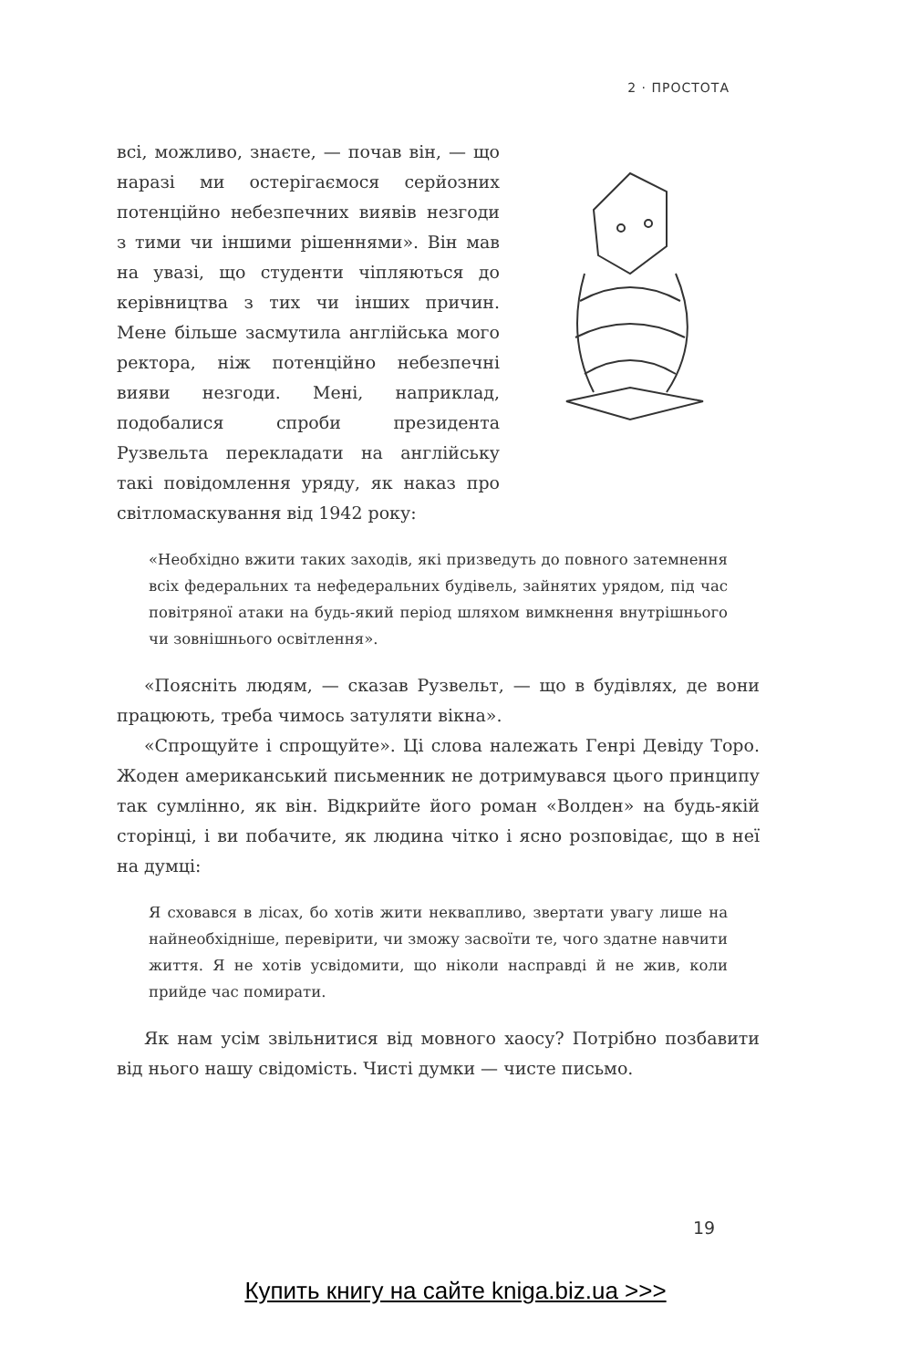2 · ПРОСТОТА
всі, можливо, знаєте, — почав він, — що наразі ми остерігаємося серйозних потенційно небезпечних виявів незгоди з тими чи іншими рішеннями». Він мав на увазі, що студенти чіпляються до керівництва з тих чи інших причин. Мене більше засмутила англійська мого ректора, ніж потенційно небезпечні вияви незгоди. Мені, наприклад, подобалися спроби президента Рузвельта перекладати на англійську такі повідомлення уряду, як наказ про світломаскування від 1942 року:
«Необхідно вжити таких заходів, які призведуть до повного затемнення всіх федеральних та нефедеральних будівель, зайнятих урядом, під час повітряної атаки на будь-який період шляхом вимкнення внутрішнього чи зовнішнього освітлення».
«Поясніть людям, — сказав Рузвельт, — що в будівлях, де вони працюють, треба чимось затуляти вікна».
«Спрощуйте і спрощуйте». Ці слова належать Генрі Девіду Торо. Жоден американський письменник не дотримувався цього принципу так сумлінно, як він. Відкрийте його роман «Волден» на будь-якій сторінці, і ви побачите, як людина чітко і ясно розповідає, що в неї на думці:
Я сховався в лісах, бо хотів жити неквапливо, звертати увагу лише на найнеобхідніше, перевірити, чи зможу засвоїти те, чого здатне навчити життя. Я не хотів усвідомити, що ніколи насправді й не жив, коли прийде час помирати.
Як нам усім звільнитися від мовного хаосу? Потрібно позбавити від нього нашу свідомість. Чисті думки — чисте письмо.
19
Купить книгу на сайте kniga.biz.ua >>>